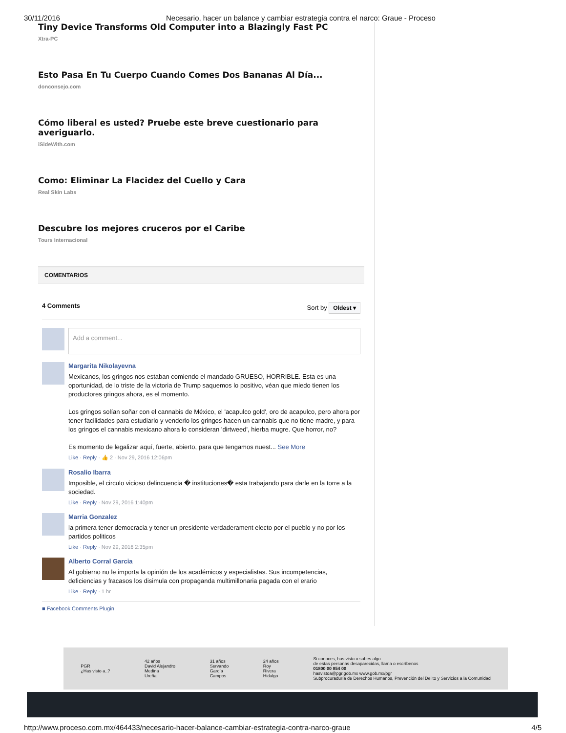30/11/2016 Necesario, hacer un balance y cambiar estrategia contra el narco: Graue - Proceso
Tiny Device Transforms Old Computer into a Blazingly Fast PC
Xtra-PC
Esto Pasa En Tu Cuerpo Cuando Comes Dos Bananas Al Día...
donconsejo.com
Cómo liberal es usted? Pruebe este breve cuestionario para averiguarlo.
iSideWith.com
Como: Eliminar La Flacidez del Cuello y Cara
Real Skin Labs
Descubre los mejores cruceros por el Caribe
Tours Internacional
COMENTARIOS
4 Comments Sort by Oldest ▾
Add a comment...
Margarita Nikolayevna
Mexicanos, los gringos nos estaban comiendo el mandado GRUESO, HORRIBLE. Esta es una oportunidad, de lo triste de la victoria de Trump saquemos lo positivo, véan que miedo tienen los productores gringos ahora, es el momento.
Los gringos solían soñar con el cannabis de México, el 'acapulco gold', oro de acapulco, pero ahora por tener facilidades para estudiarlo y venderlo los gringos hacen un cannabis que no tiene madre, y para los gringos el cannabis mexicano ahora lo consideran 'dirtweed', hierba mugre. Que horror, no?
Es momento de legalizar aquí, fuerte, abierto, para que tengamos nuest... See More
Like · Reply · 👍 2 · Nov 29, 2016 12:06pm
Rosalio Ibarra
Imposible, el circulo vicioso delincuencia � instituciones� esta trabajando para darle en la torre a la sociedad.
Like · Reply · Nov 29, 2016 1:40pm
Marria Gonzalez
la primera tener democracia y tener un presidente verdaderament electo por el pueblo y no por los partidos politicos
Like · Reply · Nov 29, 2016 2:35pm
Alberto Corral Garcia
Al gobierno no le importa la opinión de los académicos y especialistas. Sus incompetencias, deficiencias y fracasos los disimula con propaganda multimillonaria pagada con el erario
Like · Reply · 1 hr
■ Facebook Comments Plugin
PGR
¿Has visto a..?
42 años
David Alejandro
Medina
Ureña
31 años
Servando
García
Campos
24 años
Roy
Rivera
Hidalgo
Si conoces, has visto o sabes algo
de estas personas desaparecidas, llama o escríbenos
01800 00 854 00
hasvistoa@pgr.gob.mx www.gob.mx/pgr
Subprocuraduría de Derechos Humanos, Prevención del Delito y Servicios a la Comunidad
http://www.proceso.com.mx/464433/necesario-hacer-balance-cambiar-estrategia-contra-narco-graue 4/5